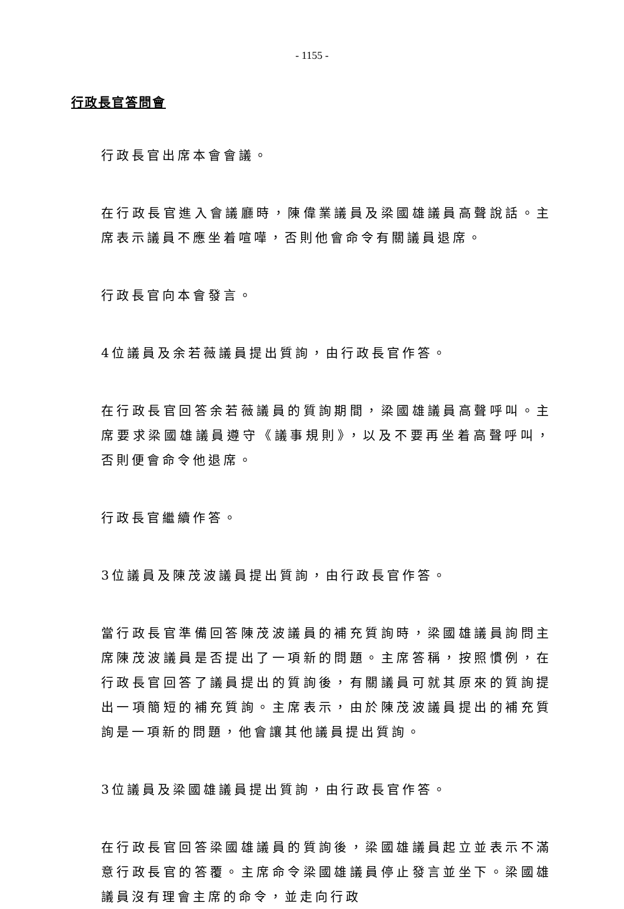- 1155 -
行政長官答問會
行政長官出席本會會議。
在行政長官進入會議廳時，陳偉業議員及梁國雄議員高聲說話。主席表示議員不應坐着喧嘩，否則他會命令有關議員退席。
行政長官向本會發言。
4位議員及余若薇議員提出質詢，由行政長官作答。
在行政長官回答余若薇議員的質詢期間，梁國雄議員高聲呼叫。主席要求梁國雄議員遵守《議事規則》，以及不要再坐着高聲呼叫，否則便會命令他退席。
行政長官繼續作答。
3位議員及陳茂波議員提出質詢，由行政長官作答。
當行政長官準備回答陳茂波議員的補充質詢時，梁國雄議員詢問主席陳茂波議員是否提出了一項新的問題。主席答稱，按照慣例，在行政長官回答了議員提出的質詢後，有關議員可就其原來的質詢提出一項簡短的補充質詢。主席表示，由於陳茂波議員提出的補充質詢是一項新的問題，他會讓其他議員提出質詢。
3位議員及梁國雄議員提出質詢，由行政長官作答。
在行政長官回答梁國雄議員的質詢後，梁國雄議員起立並表示不滿意行政長官的答覆。主席命令梁國雄議員停止發言並坐下。梁國雄議員沒有理會主席的命令，並走向行政